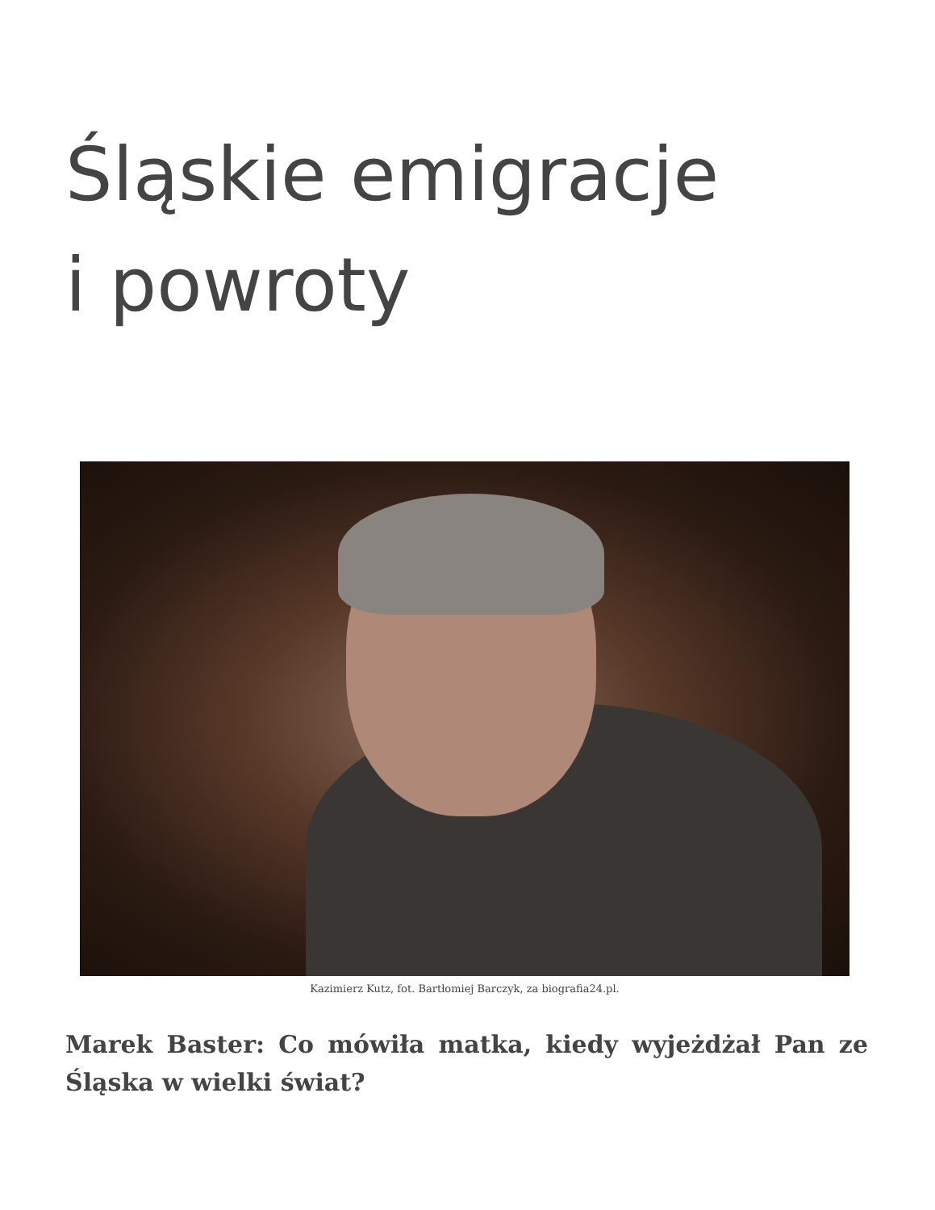Śląskie emigracje
i powroty
Kazimierz Kutz, fot. Bartłomiej Barczyk, za biografia24.pl.
Marek Baster: Co mówiła matka, kiedy wyjeżdżał Pan ze Śląska w wielki świat?